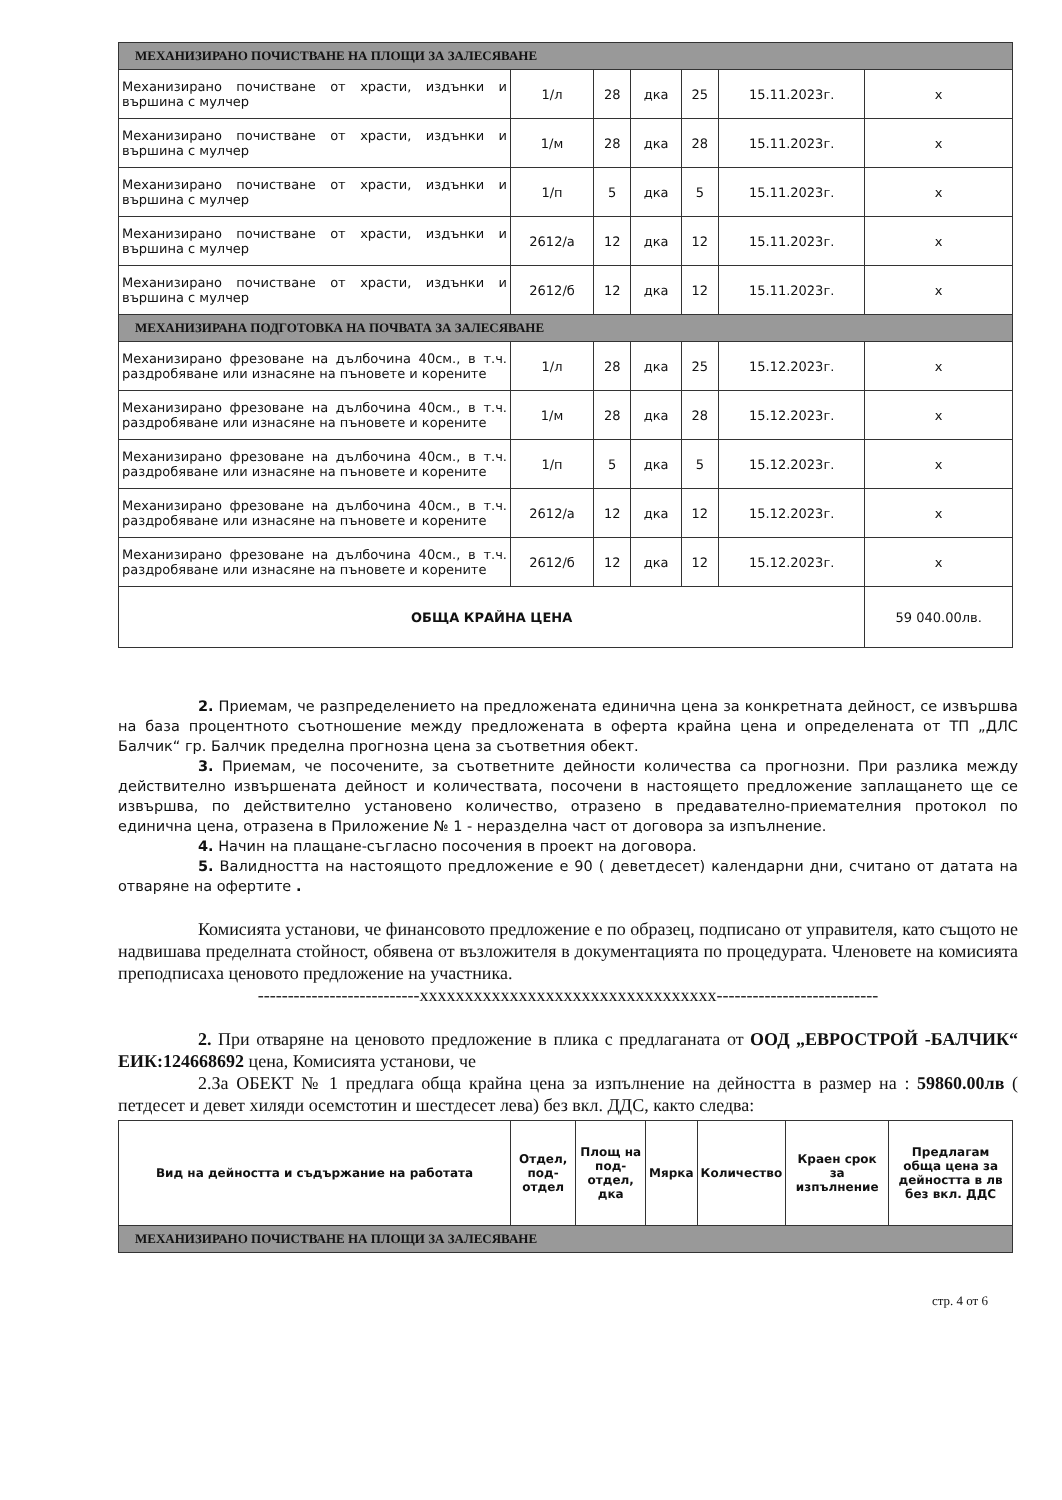| МЕХАНИЗИРАНО ПОЧИСТВАНЕ НА ПЛОЩИ ЗА ЗАЛЕСЯВАНЕ | | | | | | |
| Механизирано почистване от храсти, издънки и вършина с мулчер | 1/л | 28 | дка | 25 | 15.11.2023г. | х |
| Механизирано почистване от храсти, издънки и вършина с мулчер | 1/м | 28 | дка | 28 | 15.11.2023г. | х |
| Механизирано почистване от храсти, издънки и вършина с мулчер | 1/п | 5 | дка | 5 | 15.11.2023г. | х |
| Механизирано почистване от храсти, издънки и вършина с мулчер | 2612/а | 12 | дка | 12 | 15.11.2023г. | х |
| Механизирано почистване от храсти, издънки и вършина с мулчер | 2612/б | 12 | дка | 12 | 15.11.2023г. | х |
| МЕХАНИЗИРАНА ПОДГОТОВКА НА ПОЧВАТА ЗА ЗАЛЕСЯВАНЕ | | | | | | |
| Механизирано фрезоване на дълбочина 40см., в т.ч. раздробяване или изнасяне на пъновете и корените | 1/л | 28 | дка | 25 | 15.12.2023г. | х |
| Механизирано фрезоване на дълбочина 40см., в т.ч. раздробяване или изнасяне на пъновете и корените | 1/м | 28 | дка | 28 | 15.12.2023г. | х |
| Механизирано фрезоване на дълбочина 40см., в т.ч. раздробяване или изнасяне на пъновете и корените | 1/п | 5 | дка | 5 | 15.12.2023г. | х |
| Механизирано фрезоване на дълбочина 40см., в т.ч. раздробяване или изнасяне на пъновете и корените | 2612/а | 12 | дка | 12 | 15.12.2023г. | х |
| Механизирано фрезоване на дълбочина 40см., в т.ч. раздробяване или изнасяне на пъновете и корените | 2612/б | 12 | дка | 12 | 15.12.2023г. | х |
| ОБЩА КРАЙНА ЦЕНА | | | | | | 59 040.00лв. |
2. Приемам, че разпределението на предложената единична цена за конкретната дейност, се извършва на база процентното съотношение между предложената в оферта крайна цена и определената от ТП „ДЛС Балчик“ гр. Балчик пределна прогнозна цена за съответния обект.
3. Приемам, че посочените, за съответните дейности количества са прогнозни. При разлика между действително извършената дейност и количествата, посочени в настоящето предложение заплащането ще се извършва, по действително установено количество, отразено в предавателно-приемателния протокол по единична цена, отразена в Приложение № 1 - неразделна част от договора за изпълнение.
4. Начин на плащане-съгласно посочения в проект на договора.
5. Валидността на настоящото предложение е 90 ( деветдесет) календарни дни, считано от датата на отваряне на офертите .
Комисията установи, че финансовото предложение е по образец, подписано от управителя, като същото не надвишава пределната стойност, обявена от възложителя в документацията по процедурата. Членовете на комисията преподписаха ценовото предложение на участника.
---------------------------xxxxxxxxxxxxxxxxxxxxxxxxxxxxxxxxx---------------------------
2. При отваряне на ценовото предложение в плика с предлаганата от ООД „ЕВРОСТРОЙ -БАЛЧИК“ ЕИК:124668692 цена, Комисията установи, че
2.За ОБЕКТ № 1 предлага обща крайна цена за изпълнение на дейността в размер на : 59860.00лв ( петдесет и девет хиляди осемстотин и шестдесет лева) без вкл. ДДС, както следва:
| Вид на дейността и съдържание на работата | Отдел, под-отдел | Площ на под-отдел, дка | Мярка | Количество | Краен срок за изпълнение | Предлагам обща цена за дейността в лв без вкл. ДДС |
| --- | --- | --- | --- | --- | --- | --- |
| МЕХАНИЗИРАНО ПОЧИСТВАНЕ НА ПЛОЩИ ЗА ЗАЛЕСЯВАНЕ | | | | | | |
стр. 4 от 6